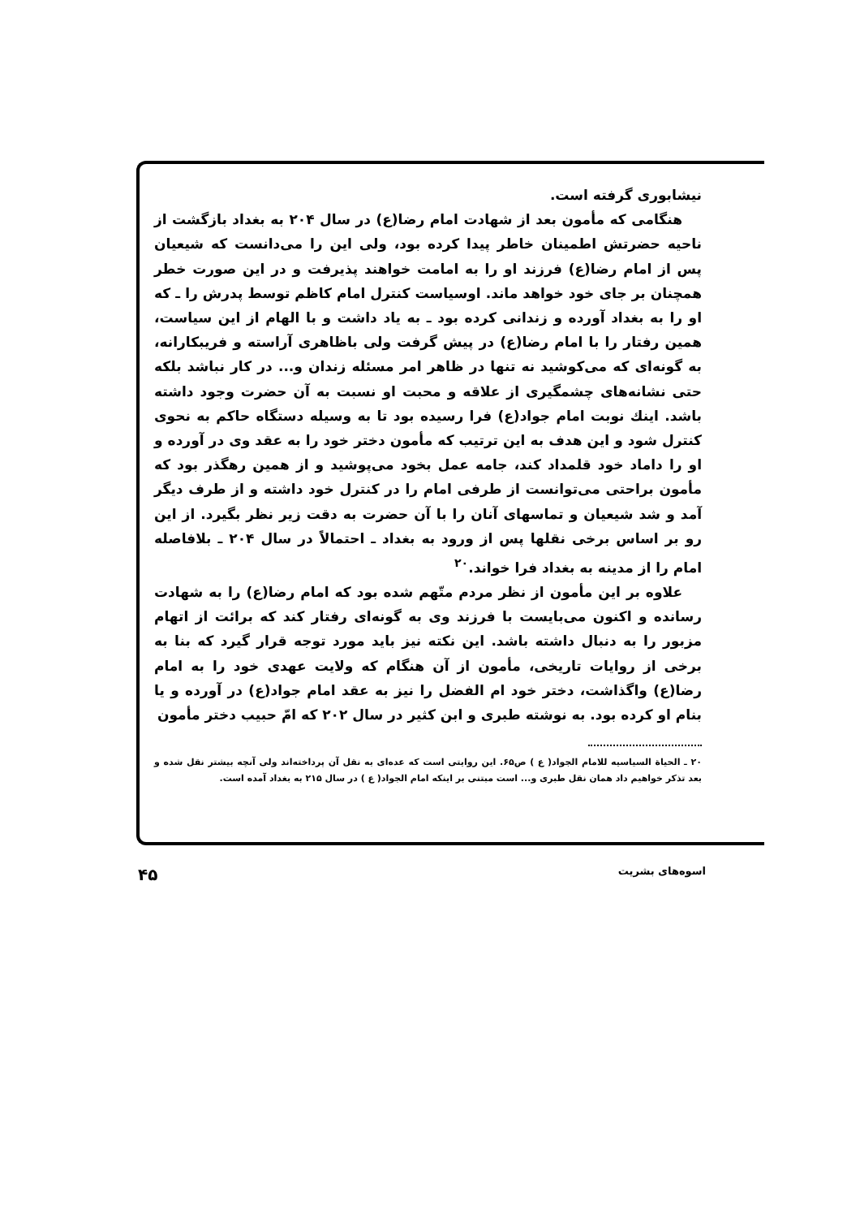نیشابوری گرفته است.
هنگامی که مأمون بعد از شهادت امام رضا(ع) در سال ۲۰۴ به بغداد بازگشت از ناحیه حضرتش اطمینان خاطر پیدا کرده بود، ولی این را می‌دانست که شیعیان پس از امام رضا(ع) فرزند او را به امامت خواهند پذیرفت و در این صورت خطر همچنان بر جای خود خواهد ماند. اوسیاست کنترل امام کاظم توسط پدرش را ـ که او را به بغداد آورده و زندانی کرده بود ـ به یاد داشت و با الهام از این سیاست، همین رفتار را با امام رضا(ع) در پیش گرفت ولی باظاهری آراسته و فریبکارانه، به گونه‌ای که می‌کوشید نه تنها در ظاهر امر مسئله زندان و... در کار نباشد بلکه حتی نشانه‌های چشمگیری از علاقه و محبت او نسبت به آن حضرت وجود داشته باشد. اینك نوبت امام جواد(ع) فرا رسیده بود تا به وسیله دستگاه حاکم به نحوی کنترل شود و این هدف به این ترتیب که مأمون دختر خود را به عقد وی در آورده و او را داماد خود قلمداد کند، جامه عمل بخود می‌پوشید و از همین رهگذر بود که مأمون براحتی می‌توانست از طرفی امام را در کنترل خود داشته و از طرف دیگر آمد و شد شیعیان و تماسهای آنان را با آن حضرت به دقت زیر نظر بگیرد. از این رو بر اساس برخی نقلها پس از ورود به بغداد ـ احتمالاً در سال ۲۰۴ ـ بلافاصله امام را از مدینه به بغداد فرا خواند.<sup>۲۰</sup>
علاوه بر این مأمون از نظر مردم متّهم شده بود که امام رضا(ع) را به شهادت رسانده و اکنون می‌بایست با فرزند وی به گونه‌ای رفتار کند که برائت از اتهام مزبور را به دنبال داشته باشد. این نکته نیز باید مورد توجه قرار گیرد که بنا به برخی از روایات تاریخی، مأمون از آن هنگام که ولایت عهدی خود را به امام رضا(ع) واگذاشت، دختر خود ام الفضل را نیز به عقد امام جواد(ع) در آورده و یا بنام او کرده بود. به نوشته طبری و ابن کثیر در سال ۲۰۲ که امّ حبیب دختر مأمون
۲۰ ـ الحیاة السیاسیه للامام الجواد( ع ) ص۶۵. این روایتی است که عده‌ای به نقل آن پرداخته‌اند ولی آنچه بیشتر نقل شده و بعد تذکر خواهیم داد همان نقل طبری و... است مبتنی بر اینکه امام الجواد( ع ) در سال ۲۱۵ به بغداد آمده است.
اسوه‌های بشریت ۴۵